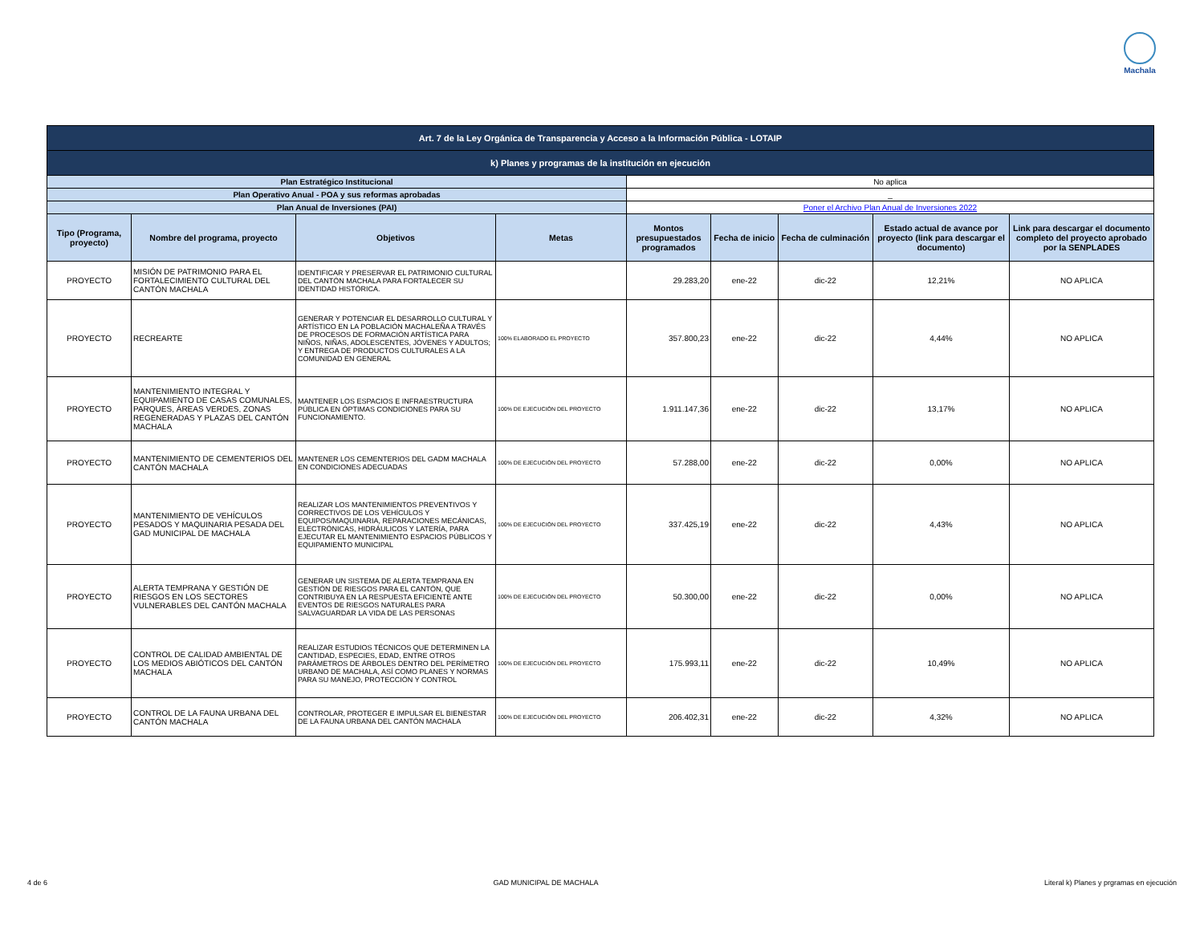Machala
| Art. 7 de la Ley Orgánica de Transparencia y Acceso a la Información Pública - LOTAIP | | | | | | | | |
| k) Planes y programas de la institución en ejecución | | | | | | | | |
| Plan Estratégico Institucional | | | | No aplica | | | | |
| Plan Operativo Anual - POA y sus reformas aprobadas | | | | _ | | | | |
| Plan Anual de Inversiones (PAI) | | | | Poner el Archivo Plan Anual de Inversiones 2022 | | | | |
| Tipo (Programa, proyecto) | Nombre del programa, proyecto | Objetivos | Metas | Montos presupuestados programados | Fecha de inicio | Fecha de culminación | Estado actual de avance por proyecto (link para descargar el documento) | Link para descargar el documento completo del proyecto aprobado por la SENPLADES |
| PROYECTO | MISIÓN DE PATRIMONIO PARA EL FORTALECIMIENTO CULTURAL DEL CANTÓN MACHALA | IDENTIFICAR Y PRESERVAR EL PATRIMONIO CULTURAL DEL CANTÓN MACHALA PARA FORTALECER SU IDENTIDAD HISTÓRICA. | | 29.283,20 | ene-22 | dic-22 | 12,21% | NO APLICA |
| PROYECTO | RECREARTE | GENERAR Y POTENCIAR EL DESARROLLO CULTURAL Y ARTÍSTICO EN LA POBLACIÓN MACHALEÑA A TRAVÉS DE PROCESOS DE FORMACIÓN ARTÍSTICA PARA NIÑOS, NIÑAS, ADOLESCENTES, JÓVENES Y ADULTOS; Y ENTREGA DE PRODUCTOS CULTURALES A LA COMUNIDAD EN GENERAL | 100% ELABORADO EL PROYECTO | 357.800,23 | ene-22 | dic-22 | 4,44% | NO APLICA |
| PROYECTO | MANTENIMIENTO INTEGRAL Y EQUIPAMIENTO DE CASAS COMUNALES, PARQUES, ÁREAS VERDES, ZONAS REGENERADAS Y PLAZAS DEL CANTÓN MACHALA | MANTENER LOS ESPACIOS E INFRAESTRUCTURA PÚBLICA EN ÓPTIMAS CONDICIONES PARA SU FUNCIONAMIENTO. | 100% DE EJECUCIÓN DEL PROYECTO | 1.911.147,36 | ene-22 | dic-22 | 13,17% | NO APLICA |
| PROYECTO | MANTENIMIENTO DE CEMENTERIOS DEL CANTÓN MACHALA | MANTENER LOS CEMENTERIOS DEL GADM MACHALA EN CONDICIONES ADECUADAS | 100% DE EJECUCIÓN DEL PROYECTO | 57.288,00 | ene-22 | dic-22 | 0,00% | NO APLICA |
| PROYECTO | MANTENIMIENTO DE VEHÍCULOS PESADOS Y MAQUINARIA PESADA DEL GAD MUNICIPAL DE MACHALA | REALIZAR LOS MANTENIMIENTOS PREVENTIVOS Y CORRECTIVOS DE LOS VEHÍCULOS Y EQUIPOS/MAQUINARIA, REPARACIONES MECÁNICAS, ELECTRÓNICAS, HIDRÁULICOS Y LATERÍA, PARA EJECUTAR EL MANTENIMIENTO ESPACIOS PÚBLICOS Y EQUIPAMIENTO MUNICIPAL | 100% DE EJECUCIÓN DEL PROYECTO | 337.425,19 | ene-22 | dic-22 | 4,43% | NO APLICA |
| PROYECTO | ALERTA TEMPRANA Y GESTIÓN DE RIESGOS EN LOS SECTORES VULNERABLES DEL CANTÓN MACHALA | GENERAR UN SISTEMA DE ALERTA TEMPRANA EN GESTIÓN DE RIESGOS PARA EL CANTÓN, QUE CONTRIBUYA EN LA RESPUESTA EFICIENTE ANTE EVENTOS DE RIESGOS NATURALES PARA SALVAGUARDAR LA VIDA DE LAS PERSONAS | 100% DE EJECUCIÓN DEL PROYECTO | 50.300,00 | ene-22 | dic-22 | 0,00% | NO APLICA |
| PROYECTO | CONTROL DE CALIDAD AMBIENTAL DE LOS MEDIOS ABIÓTICOS DEL CANTÓN MACHALA | REALIZAR ESTUDIOS TÉCNICOS QUE DETERMINEN LA CANTIDAD, ESPECIES, EDAD, ENTRE OTROS PARÁMETROS DE ÁRBOLES DENTRO DEL PERÍMETRO URBANO DE MACHALA, ASÍ COMO PLANES Y NORMAS PARA SU MANEJO, PROTECCIÓN Y CONTROL | 100% DE EJECUCIÓN DEL PROYECTO | 175.993,11 | ene-22 | dic-22 | 10,49% | NO APLICA |
| PROYECTO | CONTROL DE LA FAUNA URBANA DEL CANTÓN MACHALA | CONTROLAR, PROTEGER E IMPULSAR EL BIENESTAR DE LA FAUNA URBANA DEL CANTÓN MACHALA | 100% DE EJECUCIÓN DEL PROYECTO | 206.402,31 | ene-22 | dic-22 | 4,32% | NO APLICA |
4 de 6 GAD MUNICIPAL DE MACHALA Literal k) Planes y prgramas en ejecución